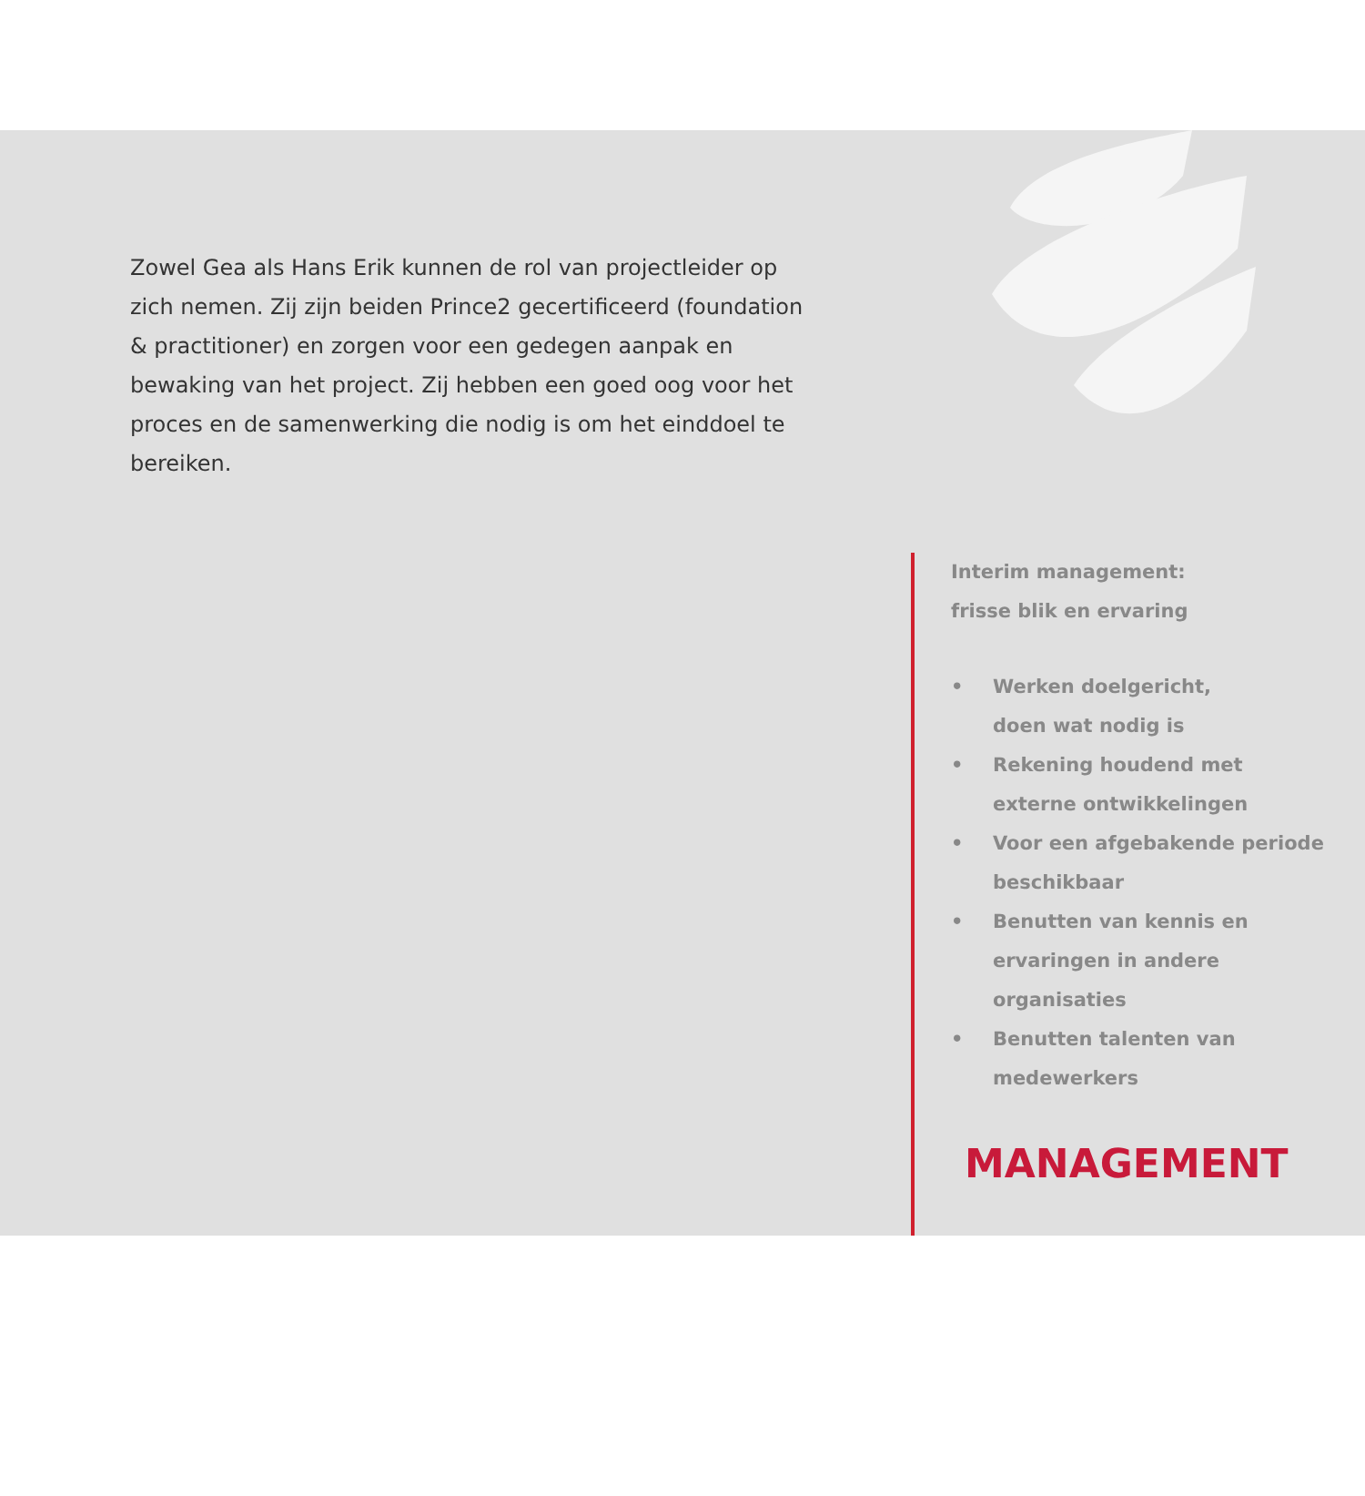Zowel Gea als Hans Erik kunnen de rol van projectleider op zich nemen. Zij zijn beiden Prince2 gecertificeerd (foundation & practitioner) en zorgen voor een gedegen aanpak en bewaking van het project. Zij hebben een goed oog voor het proces en de samenwerking die nodig is om het einddoel te bereiken.
Interim management:
frisse blik en ervaring
• Werken doelgericht,
doen wat nodig is
• Rekening houdend met
externe ontwikkelingen
• Voor een afgebakende periode
beschikbaar
• Benutten van kennis en
ervaringen in andere
organisaties
• Benutten talenten van
medewerkers
MANAGEMENT